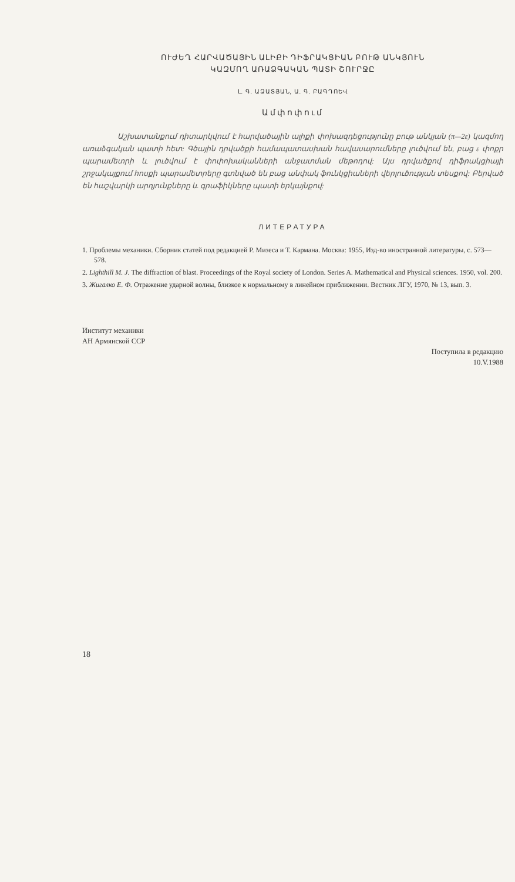ՈՒԺԵՂ ՀԱՐՎԱԾԱՅԻՆ ԱԼԻՔԻ ԴԻՖՐԱԿՑԻԱՆ ԲՈՒԹ ԱՆԿՅՈՒՆ
ԿԱԶՄՈՂ ԱՌԱՁԳԱԿԱՆ ՊԱՏԻ ՇՈՒՐՋԸ
Լ. Գ. ԱՁԱՏՅԱՆ, Ա. Գ. ԲԱԳԴՈԵՎ
Ամփոփում
Աշխատանքում դիտարկվում է հարվածային ալիքի փոխազդեցությունը բութ անկյան (π—2ε) կազմող առաձգական պատի հետ: Գծային դրվածքի համապատասխան հավասարումները լուծվում են, բաց ε փոքր պարամետրի և լուծվում է փոփոխականների անջատման մեթոդով: Այս դրվածքով դիֆրակցիայի շրջակայքում հոսքի պարամետրերը գտնված են բաց անփակ ֆունկցիաների վերլուծության տեսքով: Բերված են հաշվարկի արդյունքները և գրաֆիկները պատի երկայնքով:
ЛИТЕРАТУРА
1. Проблемы механики. Сборник статей под редакцией Р. Мизеса и Т. Кармана. Москва: 1955, Изд-во иностранной литературы, с. 573—578.
2. Lighthill M. J. The diffraction of blast. Proceedings of the Royal society of London. Series A. Mathematical and Physical sciences. 1950, vol. 200.
3. Жигалко Е. Ф. Отражение ударной волны, близкое к нормальному в линейном приближении. Вестник ЛГУ, 1970, № 13, вып. 3.
Институт механики
АН Армянской ССР
Поступила в редакцию
10.V.1988
18